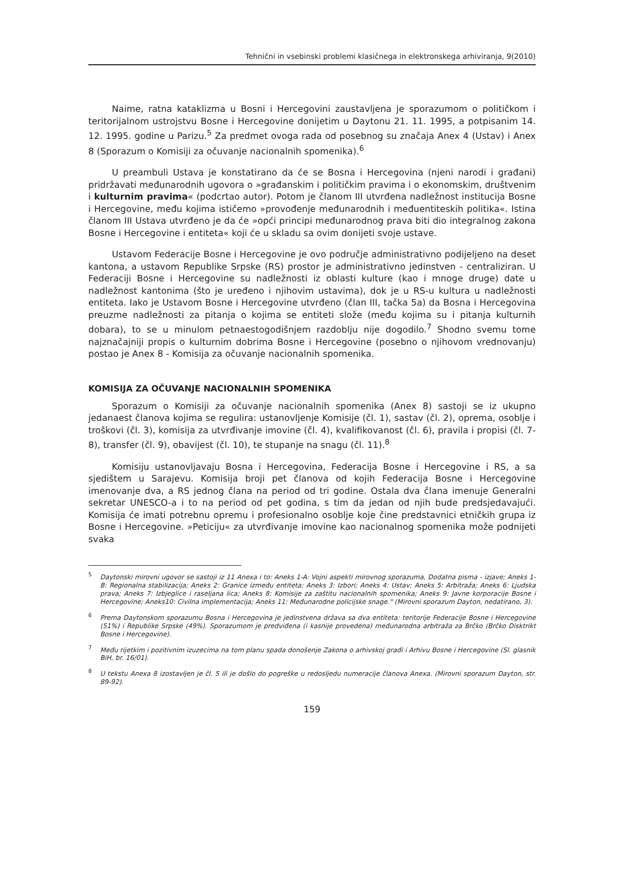Tehnični in vsebinski problemi klasičnega in elektronskega arhiviranja, 9(2010)
Naime, ratna kataklizma u Bosni i Hercegovini zaustavljena je sporazumom o političkom i teritorijalnom ustrojstvu Bosne i Hercegovine donijetim u Daytonu 21. 11. 1995, a potpisanim 14. 12. 1995. godine u Parizu.<sup>5</sup> Za predmet ovoga rada od posebnog su značaja Anex 4 (Ustav) i Anex 8 (Sporazum o Komisiji za očuvanje nacionalnih spomenika).<sup>6</sup>
U preambuli Ustava je konstatirano da će se Bosna i Hercegovina (njeni narodi i građani) pridržavati međunarodnih ugovora o »građanskim i političkim pravima i o ekonomskim, društvenim i kulturnim pravima« (podcrtao autor). Potom je članom III utvrđena nadležnost institucija Bosne i Hercegovine, među kojima ističemo »provođenje međunarodnih i međuentiteskih politika«. Istina članom III Ustava utvrđeno je da će »opći principi međunarodnog prava biti dio integralnog zakona Bosne i Hercegovine i entiteta« koji će u skladu sa ovim donijeti svoje ustave.
Ustavom Federacije Bosne i Hercegovine je ovo područje administrativno podijeljeno na deset kantona, a ustavom Republike Srpske (RS) prostor je administrativno jedinstven - centraliziran. U Federaciji Bosne i Hercegovine su nadležnosti iz oblasti kulture (kao i mnoge druge) date u nadležnost kantonima (što je uređeno i njihovim ustavima), dok je u RS-u kultura u nadležnosti entiteta. Iako je Ustavom Bosne i Hercegovine utvrđeno (član III, tačka 5a) da Bosna i Hercegovina preuzme nadležnosti za pitanja o kojima se entiteti slože (među kojima su i pitanja kulturnih dobara), to se u minulom petnaestogodišnjem razdoblju nije dogodilo.<sup>7</sup> Shodno svemu tome najznačajniji propis o kulturnim dobrima Bosne i Hercegovine (posebno o njihovom vrednovanju) postao je Anex 8 - Komisija za očuvanje nacionalnih spomenika.
KOMISIJA ZA OČUVANJE NACIONALNIH SPOMENIKA
Sporazum o Komisiji za očuvanje nacionalnih spomenika (Anex 8) sastoji se iz ukupno jedanaest članova kojima se regulira: ustanovljenje Komisije (čl. 1), sastav (čl. 2), oprema, osoblje i troškovi (čl. 3), komisija za utvrđivanje imovine (čl. 4), kvalifikovanost (čl. 6), pravila i propisi (čl. 7-8), transfer (čl. 9), obavijest (čl. 10), te stupanje na snagu (čl. 11).<sup>8</sup>
Komisiju ustanovljavaju Bosna i Hercegovina, Federacija Bosne i Hercegovine i RS, a sa sjedištem u Sarajevu. Komisija broji pet članova od kojih Federacija Bosne i Hercegovine imenovanje dva, a RS jednog člana na period od tri godine. Ostala dva člana imenuje Generalni sekretar UNESCO-a i to na period od pet godina, s tim da jedan od njih bude predsjedavajući. Komisija će imati potrebnu opremu i profesionalno osoblje koje čine predstavnici etničkih grupa iz Bosne i Hercegovine. »Peticiju« za utvrđivanje imovine kao nacionalnog spomenika može podnijeti svaka
<sup>5</sup> Daytonski mirovni ugovor se sastoji iz 11 Anexa i to: Aneks 1-A: Vojni aspekti mirovnog sporazuma, Dodatna pisma - izjave; Aneks 1-B: Regionalna stabilizacija; Aneks 2: Granice između entiteta; Aneks 3: Izbori; Aneks 4: Ustav; Aneks 5: Arbitraža; Aneks 6: Ljudska prava; Aneks 7: Izbjeglice i raseljana lica; Aneks 8: Komisije za zaštitu nacionalnih spomenika; Aneks 9: Javne korporacije Bosne i Hercegovine; Aneks10: Civilna implementacija; Aneks 11: Međunarodne policijske snage." (Mirovni sporazum Dayton, nedatirano, 3).
<sup>6</sup> Prema Daytonskom sporazumu Bosna i Hercegovina je jedinstvena država sa dva entiteta: teritorije Federacije Bosne i Hercegovine (51%) i Republike Srpske (49%). Sporazumom je predviđena (i kasnije provedena) međunarodna arbitraža za Brčko (Brčko Disktrikt Bosne i Hercegovine).
<sup>7</sup> Među rijetkim i pozitivnim izuzecima na tom planu spada donošenje Zakona o arhivskoj građi i Arhivu Bosne i Hercegovine (Sl. glasnik BiH, br. 16/01).
<sup>8</sup> U tekstu Anexa 8 izostavljen je čl. 5 ili je došlo do pogreške u redosljedu numeracije članova Anexa. (Mirovni sporazum Dayton, str. 89-92).
159